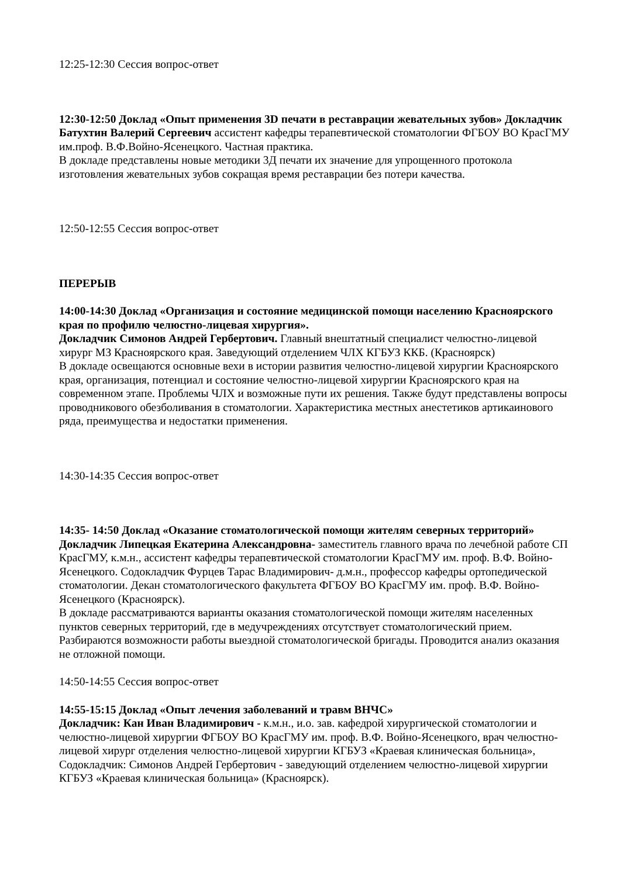12:25-12:30 Сессия вопрос-ответ
12:30-12:50 Доклад «Опыт применения 3D печати в реставрации жевательных зубов» Докладчик Батухтин Валерий Сергеевич ассистент кафедры терапевтической стоматологии ФГБОУ ВО КрасГМУ им.проф. В.Ф.Войно-Ясенецкого. Частная практика.
В докладе представлены новые методики 3Д печати их значение для упрощенного протокола изготовления жевательных зубов сокращая время реставрации без потери качества.
12:50-12:55 Сессия вопрос-ответ
ПЕРЕРЫВ
14:00-14:30 Доклад «Организация и состояние медицинской помощи населению Красноярского края по профилю челюстно-лицевая хирургия».
Докладчик Симонов Андрей Гербертович. Главный внештатный специалист челюстно-лицевой хирург МЗ Красноярского края. Заведующий отделением ЧЛХ КГБУЗ ККБ. (Красноярск)
В докладе освещаются основные вехи в истории развития челюстно-лицевой хирургии Красноярского края, организация, потенциал и состояние челюстно-лицевой хирургии Красноярского края на современном этапе. Проблемы ЧЛХ и возможные пути их решения. Также будут представлены вопросы проводникового обезболивания в стоматологии. Характеристика местных анестетиков артикаинового ряда, преимущества и недостатки применения.
14:30-14:35 Сессия вопрос-ответ
14:35- 14:50 Доклад «Оказание стоматологической помощи жителям северных территорий»
Докладчик Липецкая Екатерина Александровна- заместитель главного врача по лечебной работе СП КрасГМУ, к.м.н., ассистент кафедры терапевтической стоматологии КрасГМУ им. проф. В.Ф. Войно-Ясенецкого. Содокладчик Фурцев Тарас Владимирович- д.м.н., профессор кафедры ортопедической стоматологии. Декан стоматологического факультета ФГБОУ ВО КрасГМУ им. проф. В.Ф. Войно-Ясенецкого (Красноярск).
В докладе рассматриваются варианты оказания стоматологической помощи жителям населенных пунктов северных территорий, где в медучреждениях отсутствует стоматологический прием. Разбираются возможности работы выездной стоматологической бригады. Проводится анализ оказания не отложной помощи.
14:50-14:55 Сессия вопрос-ответ
14:55-15:15 Доклад «Опыт лечения заболеваний и травм ВНЧС»
Докладчик: Кан Иван Владимирович - к.м.н., и.о. зав. кафедрой хирургической стоматологии и челюстно-лицевой хирургии ФГБОУ ВО КрасГМУ им. проф. В.Ф. Войно-Ясенецкого, врач челюстно-лицевой хирург отделения челюстно-лицевой хирургии КГБУЗ «Краевая клиническая больница», Содокладчик: Симонов Андрей Гербертович - заведующий отделением челюстно-лицевой хирургии КГБУЗ «Краевая клиническая больница» (Красноярск).